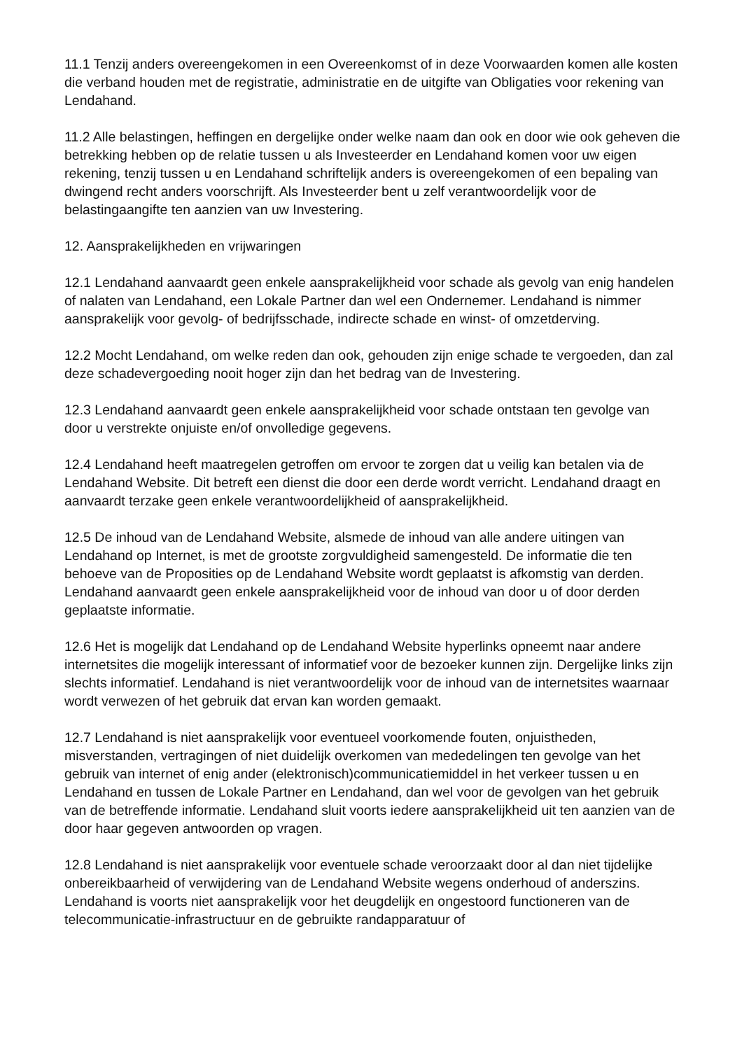11.1 Tenzij anders overeengekomen in een Overeenkomst of in deze Voorwaarden komen alle kosten die verband houden met de registratie, administratie en de uitgifte van Obligaties voor rekening van Lendahand.
11.2 Alle belastingen, heffingen en dergelijke onder welke naam dan ook en door wie ook geheven die betrekking hebben op de relatie tussen u als Investeerder en Lendahand komen voor uw eigen rekening, tenzij tussen u en Lendahand schriftelijk anders is overeengekomen of een bepaling van dwingend recht anders voorschrijft. Als Investeerder bent u zelf verantwoordelijk voor de belastingaangifte ten aanzien van uw Investering.
12. Aansprakelijkheden en vrijwaringen
12.1 Lendahand aanvaardt geen enkele aansprakelijkheid voor schade als gevolg van enig handelen of nalaten van Lendahand, een Lokale Partner dan wel een Ondernemer. Lendahand is nimmer aansprakelijk voor gevolg- of bedrijfsschade, indirecte schade en winst- of omzetderving.
12.2 Mocht Lendahand, om welke reden dan ook, gehouden zijn enige schade te vergoeden, dan zal deze schadevergoeding nooit hoger zijn dan het bedrag van de Investering.
12.3 Lendahand aanvaardt geen enkele aansprakelijkheid voor schade ontstaan ten gevolge van door u verstrekte onjuiste en/of onvolledige gegevens.
12.4 Lendahand heeft maatregelen getroffen om ervoor te zorgen dat u veilig kan betalen via de Lendahand Website. Dit betreft een dienst die door een derde wordt verricht. Lendahand draagt en aanvaardt terzake geen enkele verantwoordelijkheid of aansprakelijkheid.
12.5 De inhoud van de Lendahand Website, alsmede de inhoud van alle andere uitingen van Lendahand op Internet, is met de grootste zorgvuldigheid samengesteld. De informatie die ten behoeve van de Proposities op de Lendahand Website wordt geplaatst is afkomstig van derden. Lendahand aanvaardt geen enkele aansprakelijkheid voor de inhoud van door u of door derden geplaatste informatie.
12.6 Het is mogelijk dat Lendahand op de Lendahand Website hyperlinks opneemt naar andere internetsites die mogelijk interessant of informatief voor de bezoeker kunnen zijn. Dergelijke links zijn slechts informatief. Lendahand is niet verantwoordelijk voor de inhoud van de internetsites waarnaar wordt verwezen of het gebruik dat ervan kan worden gemaakt.
12.7 Lendahand is niet aansprakelijk voor eventueel voorkomende fouten, onjuistheden, misverstanden, vertragingen of niet duidelijk overkomen van mededelingen ten gevolge van het gebruik van internet of enig ander (elektronisch)communicatiemiddel in het verkeer tussen u en Lendahand en tussen de Lokale Partner en Lendahand, dan wel voor de gevolgen van het gebruik van de betreffende informatie. Lendahand sluit voorts iedere aansprakelijkheid uit ten aanzien van de door haar gegeven antwoorden op vragen.
12.8 Lendahand is niet aansprakelijk voor eventuele schade veroorzaakt door al dan niet tijdelijke onbereikbaarheid of verwijdering van de Lendahand Website wegens onderhoud of anderszins. Lendahand is voorts niet aansprakelijk voor het deugdelijk en ongestoord functioneren van de telecommunicatie-infrastructuur en de gebruikte randapparatuur of